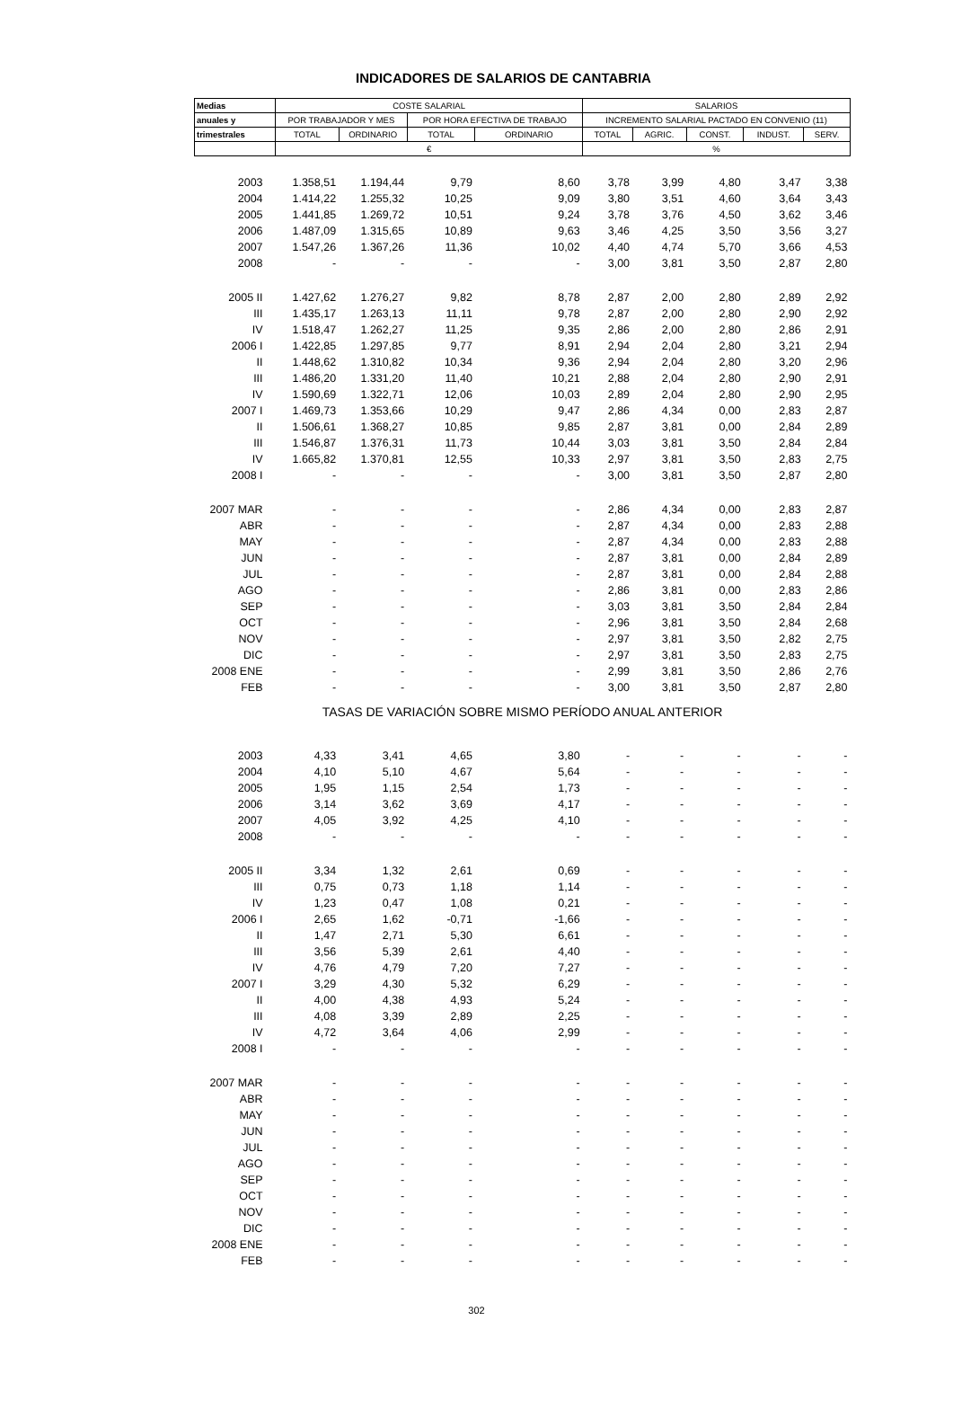INDICADORES DE SALARIOS DE CANTABRIA
| Medias | COSTE SALARIAL | | | | SALARIOS | | | | |
| --- | --- | --- | --- | --- | --- | --- | --- | --- | --- |
| anuales y | POR TRABAJADOR Y MES | | POR HORA EFECTIVA DE TRABAJO | | INCREMENTO SALARIAL PACTADO EN CONVENIO (11) | | | | |
| trimestrales | TOTAL | ORDINARIO | TOTAL | ORDINARIO | TOTAL | AGRIC. | CONST. | INDUST. | SERV. |
| | € | | | | % | | | | |
| 2003 | 1.358,51 | 1.194,44 | 9,79 | 8,60 | 3,78 | 3,99 | 4,80 | 3,47 | 3,38 |
| 2004 | 1.414,22 | 1.255,32 | 10,25 | 9,09 | 3,80 | 3,51 | 4,60 | 3,64 | 3,43 |
| 2005 | 1.441,85 | 1.269,72 | 10,51 | 9,24 | 3,78 | 3,76 | 4,50 | 3,62 | 3,46 |
| 2006 | 1.487,09 | 1.315,65 | 10,89 | 9,63 | 3,46 | 4,25 | 3,50 | 3,56 | 3,27 |
| 2007 | 1.547,26 | 1.367,26 | 11,36 | 10,02 | 4,40 | 4,74 | 5,70 | 3,66 | 4,53 |
| 2008 | - | - | - | - | 3,00 | 3,81 | 3,50 | 2,87 | 2,80 |
| 2005 II | 1.427,62 | 1.276,27 | 9,82 | 8,78 | 2,87 | 2,00 | 2,80 | 2,89 | 2,92 |
| III | 1.435,17 | 1.263,13 | 11,11 | 9,78 | 2,87 | 2,00 | 2,80 | 2,90 | 2,92 |
| IV | 1.518,47 | 1.262,27 | 11,25 | 9,35 | 2,86 | 2,00 | 2,80 | 2,86 | 2,91 |
| 2006 I | 1.422,85 | 1.297,85 | 9,77 | 8,91 | 2,94 | 2,04 | 2,80 | 3,21 | 2,94 |
| II | 1.448,62 | 1.310,82 | 10,34 | 9,36 | 2,94 | 2,04 | 2,80 | 3,20 | 2,96 |
| III | 1.486,20 | 1.331,20 | 11,40 | 10,21 | 2,88 | 2,04 | 2,80 | 2,90 | 2,91 |
| IV | 1.590,69 | 1.322,71 | 12,06 | 10,03 | 2,89 | 2,04 | 2,80 | 2,90 | 2,95 |
| 2007 I | 1.469,73 | 1.353,66 | 10,29 | 9,47 | 2,86 | 4,34 | 0,00 | 2,83 | 2,87 |
| II | 1.506,61 | 1.368,27 | 10,85 | 9,85 | 2,87 | 3,81 | 0,00 | 2,84 | 2,89 |
| III | 1.546,87 | 1.376,31 | 11,73 | 10,44 | 3,03 | 3,81 | 3,50 | 2,84 | 2,84 |
| IV | 1.665,82 | 1.370,81 | 12,55 | 10,33 | 2,97 | 3,81 | 3,50 | 2,83 | 2,75 |
| 2008 I | - | - | - | - | 3,00 | 3,81 | 3,50 | 2,87 | 2,80 |
| 2007 MAR | - | - | - | - | 2,86 | 4,34 | 0,00 | 2,83 | 2,87 |
| ABR | - | - | - | - | 2,87 | 4,34 | 0,00 | 2,83 | 2,88 |
| MAY | - | - | - | - | 2,87 | 4,34 | 0,00 | 2,83 | 2,88 |
| JUN | - | - | - | - | 2,87 | 3,81 | 0,00 | 2,84 | 2,89 |
| JUL | - | - | - | - | 2,87 | 3,81 | 0,00 | 2,84 | 2,88 |
| AGO | - | - | - | - | 2,86 | 3,81 | 0,00 | 2,83 | 2,86 |
| SEP | - | - | - | - | 3,03 | 3,81 | 3,50 | 2,84 | 2,84 |
| OCT | - | - | - | - | 2,96 | 3,81 | 3,50 | 2,84 | 2,68 |
| NOV | - | - | - | - | 2,97 | 3,81 | 3,50 | 2,82 | 2,75 |
| DIC | - | - | - | - | 2,97 | 3,81 | 3,50 | 2,83 | 2,75 |
| 2008 ENE | - | - | - | - | 2,99 | 3,81 | 3,50 | 2,86 | 2,76 |
| FEB | - | - | - | - | 3,00 | 3,81 | 3,50 | 2,87 | 2,80 |
| TASAS DE VARIACIÓN SOBRE MISMO PERÍODO ANUAL ANTERIOR | | | | | | | | | |
| 2003 | 4,33 | 3,41 | 4,65 | 3,80 | - | - | - | - | - |
| 2004 | 4,10 | 5,10 | 4,67 | 5,64 | - | - | - | - | - |
| 2005 | 1,95 | 1,15 | 2,54 | 1,73 | - | - | - | - | - |
| 2006 | 3,14 | 3,62 | 3,69 | 4,17 | - | - | - | - | - |
| 2007 | 4,05 | 3,92 | 4,25 | 4,10 | - | - | - | - | - |
| 2008 | - | - | - | - | - | - | - | - | - |
| 2005 II | 3,34 | 1,32 | 2,61 | 0,69 | - | - | - | - | - |
| III | 0,75 | 0,73 | 1,18 | 1,14 | - | - | - | - | - |
| IV | 1,23 | 0,47 | 1,08 | 0,21 | - | - | - | - | - |
| 2006 I | 2,65 | 1,62 | -0,71 | -1,66 | - | - | - | - | - |
| II | 1,47 | 2,71 | 5,30 | 6,61 | - | - | - | - | - |
| III | 3,56 | 5,39 | 2,61 | 4,40 | - | - | - | - | - |
| IV | 4,76 | 4,79 | 7,20 | 7,27 | - | - | - | - | - |
| 2007 I | 3,29 | 4,30 | 5,32 | 6,29 | - | - | - | - | - |
| II | 4,00 | 4,38 | 4,93 | 5,24 | - | - | - | - | - |
| III | 4,08 | 3,39 | 2,89 | 2,25 | - | - | - | - | - |
| IV | 4,72 | 3,64 | 4,06 | 2,99 | - | - | - | - | - |
| 2008 I | - | - | - | - | - | - | - | - | - |
| 2007 MAR | - | - | - | - | - | - | - | - | - |
| ABR | - | - | - | - | - | - | - | - | - |
| MAY | - | - | - | - | - | - | - | - | - |
| JUN | - | - | - | - | - | - | - | - | - |
| JUL | - | - | - | - | - | - | - | - | - |
| AGO | - | - | - | - | - | - | - | - | - |
| SEP | - | - | - | - | - | - | - | - | - |
| OCT | - | - | - | - | - | - | - | - | - |
| NOV | - | - | - | - | - | - | - | - | - |
| DIC | - | - | - | - | - | - | - | - | - |
| 2008 ENE | - | - | - | - | - | - | - | - | - |
| FEB | - | - | - | - | - | - | - | - | - |
302